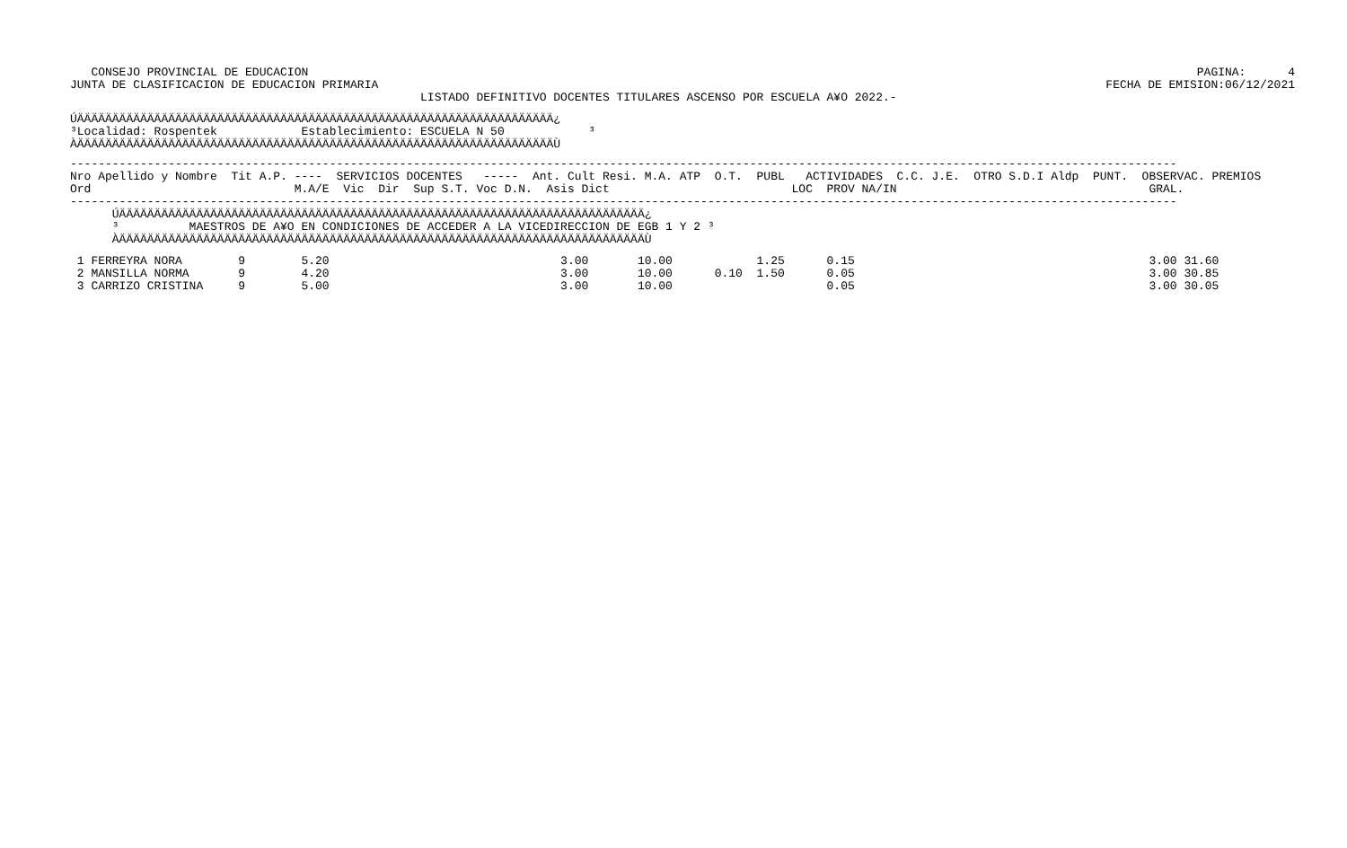CONSEJO PROVINCIAL DE EDUCACION
JUNTA DE CLASIFICACION DE EDUCACION PRIMARIA
PAGINA:      4
FECHA DE EMISION:06/12/2021
                                                  LISTADO DEFINITIVO DOCENTES TITULARES ASCENSO POR ESCUELA A¥O 2022.-
ÚÄÄÄÄÄÄÄÄÄÄÄÄÄÄÄÄÄÄÄÄÄÄÄÄÄÄÄÄÄÄÄÄÄÄÄÄÄÄÄÄÄÄÄÄÄÄÄÄÄÄÄÄÄÄÄÄÄÄÄÄÄÄÄÄÄÄÄÄ¿
³Localidad: Rospentek            Establecimiento: ESCUELA N 50            ³
ÀÄÄÄÄÄÄÄÄÄÄÄÄÄÄÄÄÄÄÄÄÄÄÄÄÄÄÄÄÄÄÄÄÄÄÄÄÄÄÄÄÄÄÄÄÄÄÄÄÄÄÄÄÄÄÄÄÄÄÄÄÄÄÄÄÄÄÄÄÙ
--------------------------------------------------------------------------------------------------------------------------------------------------------------
Nro Apellido y Nombre  Tit A.P. ----  SERVICIOS DOCENTES   -----  Ant. Cult Resi. M.A. ATP  O.T.  PUBL   ACTIVIDADES  C.C. J.E.  OTRO S.D.I Aldp  PUNT.  OBSERVAC. PREMIOS
Ord                             M.A/E  Vic  Dir  Sup S.T. Voc D.N.  Asis Dict                          LOC  PROV NA/IN                                    GRAL.
--------------------------------------------------------------------------------------------------------------------------------------------------------------
      ÚÄÄÄÄÄÄÄÄÄÄÄÄÄÄÄÄÄÄÄÄÄÄÄÄÄÄÄÄÄÄÄÄÄÄÄÄÄÄÄÄÄÄÄÄÄÄÄÄÄÄÄÄÄÄÄÄÄÄÄÄÄÄÄÄÄÄÄÄÄÄÄÄÄÄÄ¿
      ³          MAESTROS DE A¥O EN CONDICIONES DE ACCEDER A LA VICEDIRECCION DE EGB 1 Y 2 ³
      ÀÄÄÄÄÄÄÄÄÄÄÄÄÄÄÄÄÄÄÄÄÄÄÄÄÄÄÄÄÄÄÄÄÄÄÄÄÄÄÄÄÄÄÄÄÄÄÄÄÄÄÄÄÄÄÄÄÄÄÄÄÄÄÄÄÄÄÄÄÄÄÄÄÄÄÄÙ
 1 FERREYRA NORA        9        5.20                                 3.00       10.00            1.25      0.15                                          3.00 31.60
 2 MANSILLA NORMA       9        4.20                                 3.00       10.00      0.10  1.50      0.05                                          3.00 30.85
 3 CARRIZO CRISTINA     9        5.00                                 3.00       10.00                      0.05                                          3.00 30.05